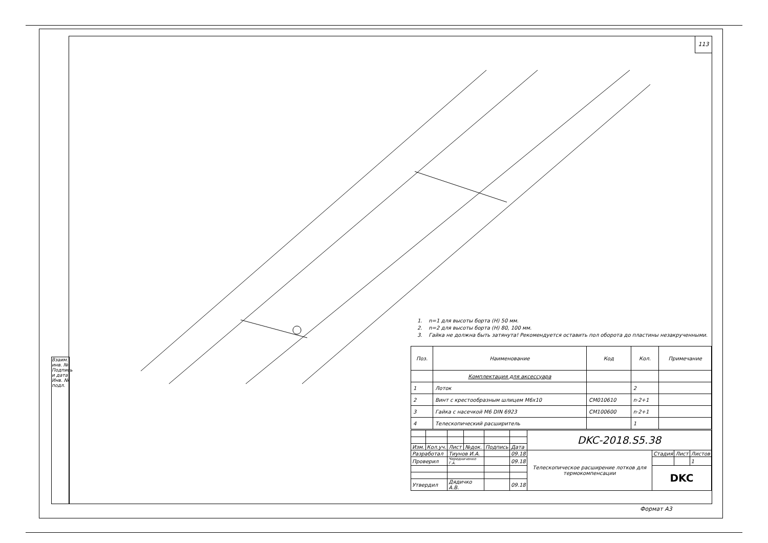113
Взаим. инв. №
Подпись и дата
Инв. № подл.
1. n=1 для высоты борта (Н) 50 мм.
2. n=2 для высоты борта (Н) 80, 100 мм.
3. Гайка не должна быть затянута! Рекомендуется оставить пол оборота до пластины незакрученными.
| Поз. | Наименование | Код | Кол. | Примечание |
| --- | --- | --- | --- | --- |
| | Комплектация для аксессуара | | | |
| 1 | Лоток | | 2 | |
| 2 | Винт с крестообразным шлицем М6х10 | CM010610 | n·2+1 | |
| 3 | Гайка с насечкой М6 DIN 6923 | CM100600 | n·2+1 | |
| 4 | Телескопический расширитель | | 1 | |
| | | | | | | DKC-2018.S5.38 | | | |
| Изм. | Кол.уч. | Лист | №док. | Подпись | Дата | | | | |
| Разработал | | Тиунов И.А. | | | 09.18 | Телескопическое расширение лотков для термокомпенсации | Стадия | Лист | Листов |
| Проверил | | Чередниченко Г.А. | | | 09.18 | | | | 1 |
| | | | | | | | DKC | | |
| Утвердил | | Дядичко А.В. | | | 09.18 | | | | |
Формат А3